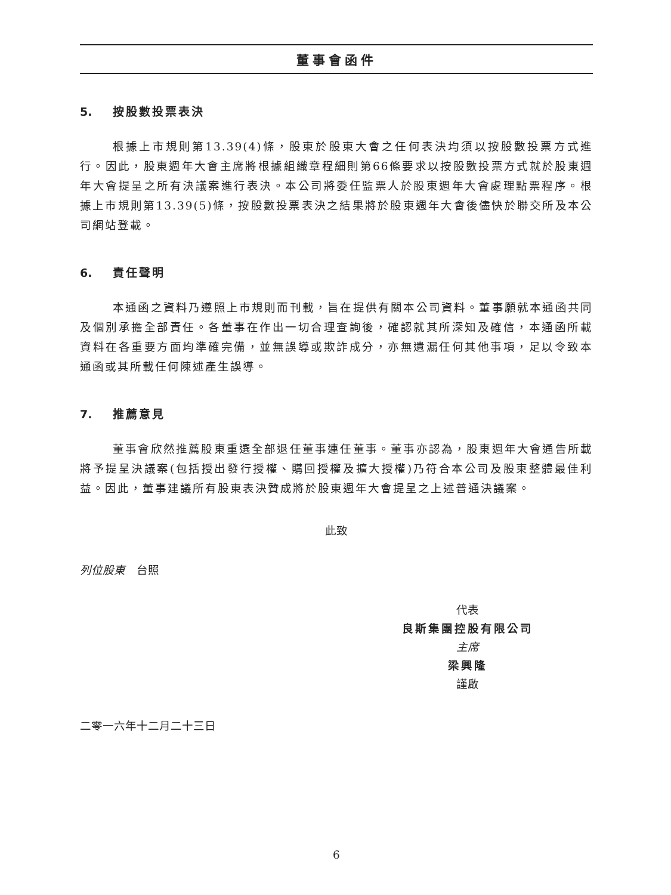董事會函件
5. 按股數投票表決
根據上市規則第13.39(4)條，股東於股東大會之任何表決均須以按股數投票方式進行。因此，股東週年大會主席將根據組織章程細則第66條要求以按股數投票方式就於股東週年大會提呈之所有決議案進行表決。本公司將委任監票人於股東週年大會處理點票程序。根據上市規則第13.39(5)條，按股數投票表決之結果將於股東週年大會後儘快於聯交所及本公司網站登載。
6. 責任聲明
本通函之資料乃遵照上市規則而刊載，旨在提供有關本公司資料。董事願就本通函共同及個別承擔全部責任。各董事在作出一切合理查詢後，確認就其所深知及確信，本通函所載資料在各重要方面均準確完備，並無誤導或欺詐成分，亦無遺漏任何其他事項，足以令致本通函或其所載任何陳述產生誤導。
7. 推薦意見
董事會欣然推薦股東重選全部退任董事連任董事。董事亦認為，股東週年大會通告所載將予提呈決議案(包括授出發行授權、購回授權及擴大授權)乃符合本公司及股東整體最佳利益。因此，董事建議所有股東表決贊成將於股東週年大會提呈之上述普通決議案。
此致
列位股東　台照
代表
良斯集團控股有限公司
主席
梁興隆
謹啟
二零一六年十二月二十三日
6